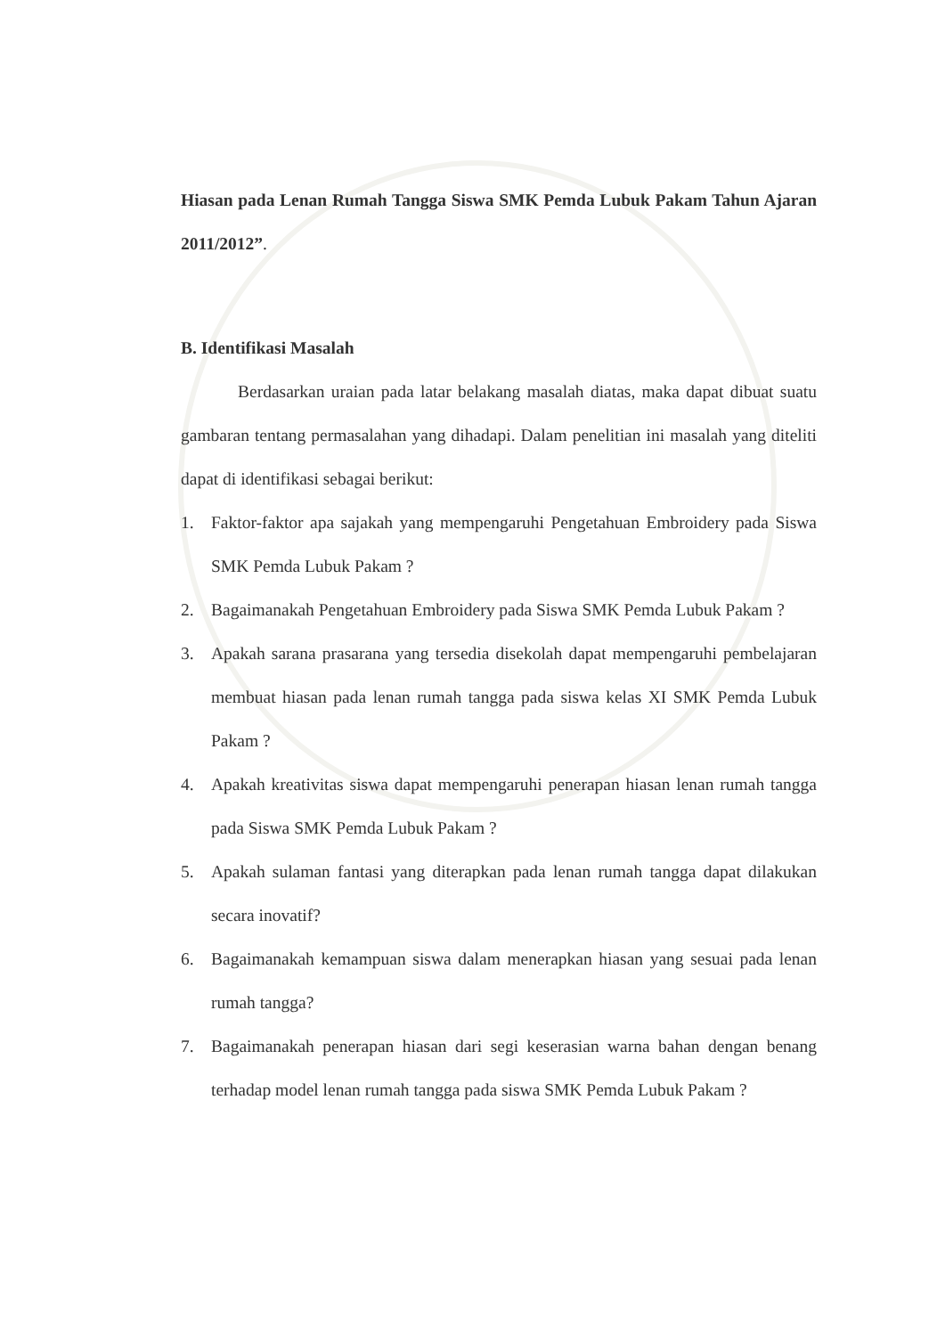Hiasan pada Lenan Rumah Tangga Siswa SMK Pemda Lubuk Pakam Tahun Ajaran 2011/2012”.
B. Identifikasi Masalah
Berdasarkan uraian pada latar belakang masalah diatas, maka dapat dibuat suatu gambaran tentang permasalahan yang dihadapi. Dalam penelitian ini masalah yang diteliti dapat di identifikasi sebagai berikut:
1. Faktor-faktor apa sajakah yang mempengaruhi Pengetahuan Embroidery pada Siswa SMK Pemda Lubuk Pakam ?
2. Bagaimanakah Pengetahuan Embroidery pada Siswa SMK Pemda Lubuk Pakam ?
3. Apakah sarana prasarana yang tersedia disekolah dapat mempengaruhi pembelajaran membuat hiasan pada lenan rumah tangga pada siswa kelas XI SMK Pemda Lubuk Pakam ?
4. Apakah kreativitas siswa dapat mempengaruhi penerapan hiasan lenan rumah tangga pada Siswa SMK Pemda Lubuk Pakam ?
5. Apakah sulaman fantasi yang diterapkan pada lenan rumah tangga dapat dilakukan secara inovatif?
6. Bagaimanakah kemampuan siswa dalam menerapkan hiasan yang sesuai pada lenan rumah tangga?
7. Bagaimanakah penerapan hiasan dari segi keserasian warna bahan dengan benang terhadap model lenan rumah tangga pada siswa SMK Pemda Lubuk Pakam ?